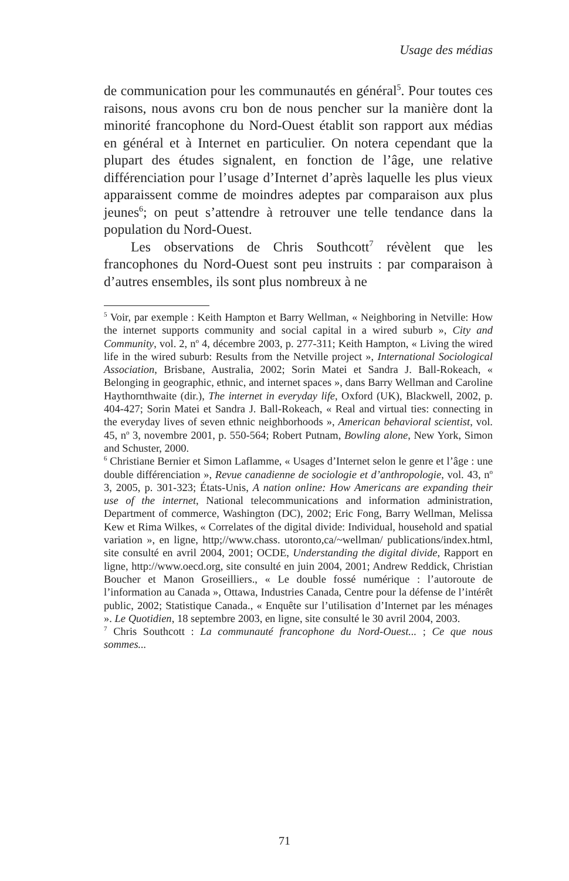Usage des médias
de communication pour les communautés en général<sup>5</sup>. Pour toutes ces raisons, nous avons cru bon de nous pencher sur la manière dont la minorité francophone du Nord-Ouest établit son rapport aux médias en général et à Internet en particulier. On notera cependant que la plupart des études signalent, en fonction de l’âge, une relative différenciation pour l’usage d’Internet d’après laquelle les plus vieux apparaissent comme de moindres adeptes par comparaison aux plus jeunes<sup>6</sup>; on peut s’attendre à retrouver une telle tendance dans la population du Nord-Ouest.
Les observations de Chris Southcott<sup>7</sup> révèlent que les francophones du Nord-Ouest sont peu instruits : par comparaison à d’autres ensembles, ils sont plus nombreux à ne
<sup>5</sup> Voir, par exemple : Keith Hampton et Barry Wellman, « Neighboring in Netville: How the internet supports community and social capital in a wired suburb », City and Community, vol. 2, n<sup>o</sup> 4, décembre 2003, p. 277-311; Keith Hampton, « Living the wired life in the wired suburb: Results from the Netville project », International Sociological Association, Brisbane, Australia, 2002; Sorin Matei et Sandra J. Ball-Rokeach, « Belonging in geographic, ethnic, and internet spaces », dans Barry Wellman and Caroline Haythornthwaite (dir.), The internet in everyday life, Oxford (UK), Blackwell, 2002, p. 404-427; Sorin Matei et Sandra J. Ball-Rokeach, « Real and virtual ties: connecting in the everyday lives of seven ethnic neighborhoods », American behavioral scientist, vol. 45, n<sup>o</sup> 3, novembre 2001, p. 550-564; Robert Putnam, Bowling alone, New York, Simon and Schuster, 2000.
<sup>6</sup> Christiane Bernier et Simon Laflamme, « Usages d’Internet selon le genre et l’âge : une double différenciation », Revue canadienne de sociologie et d’anthropologie, vol. 43, n<sup>o</sup> 3, 2005, p. 301-323; États-Unis, A nation online: How Americans are expanding their use of the internet, National telecommunications and information administration, Department of commerce, Washington (DC), 2002; Eric Fong, Barry Wellman, Melissa Kew et Rima Wilkes, « Correlates of the digital divide: Individual, household and spatial variation », en ligne, http;//www.chass. utoronto,ca/~wellman/ publications/index.html, site consulté en avril 2004, 2001; OCDE, Understanding the digital divide, Rapport en ligne, http://www.oecd.org, site consulté en juin 2004, 2001; Andrew Reddick, Christian Boucher et Manon Groseilliers., « Le double fossé numérique : l’autoroute de l’information au Canada », Ottawa, Industries Canada, Centre pour la défense de l’intérêt public, 2002; Statistique Canada., « Enquête sur l’utilisation d’Internet par les ménages ». Le Quotidien, 18 septembre 2003, en ligne, site consulté le 30 avril 2004, 2003.
<sup>7</sup> Chris Southcott : La communauté francophone du Nord-Ouest... ; Ce que nous sommes...
71